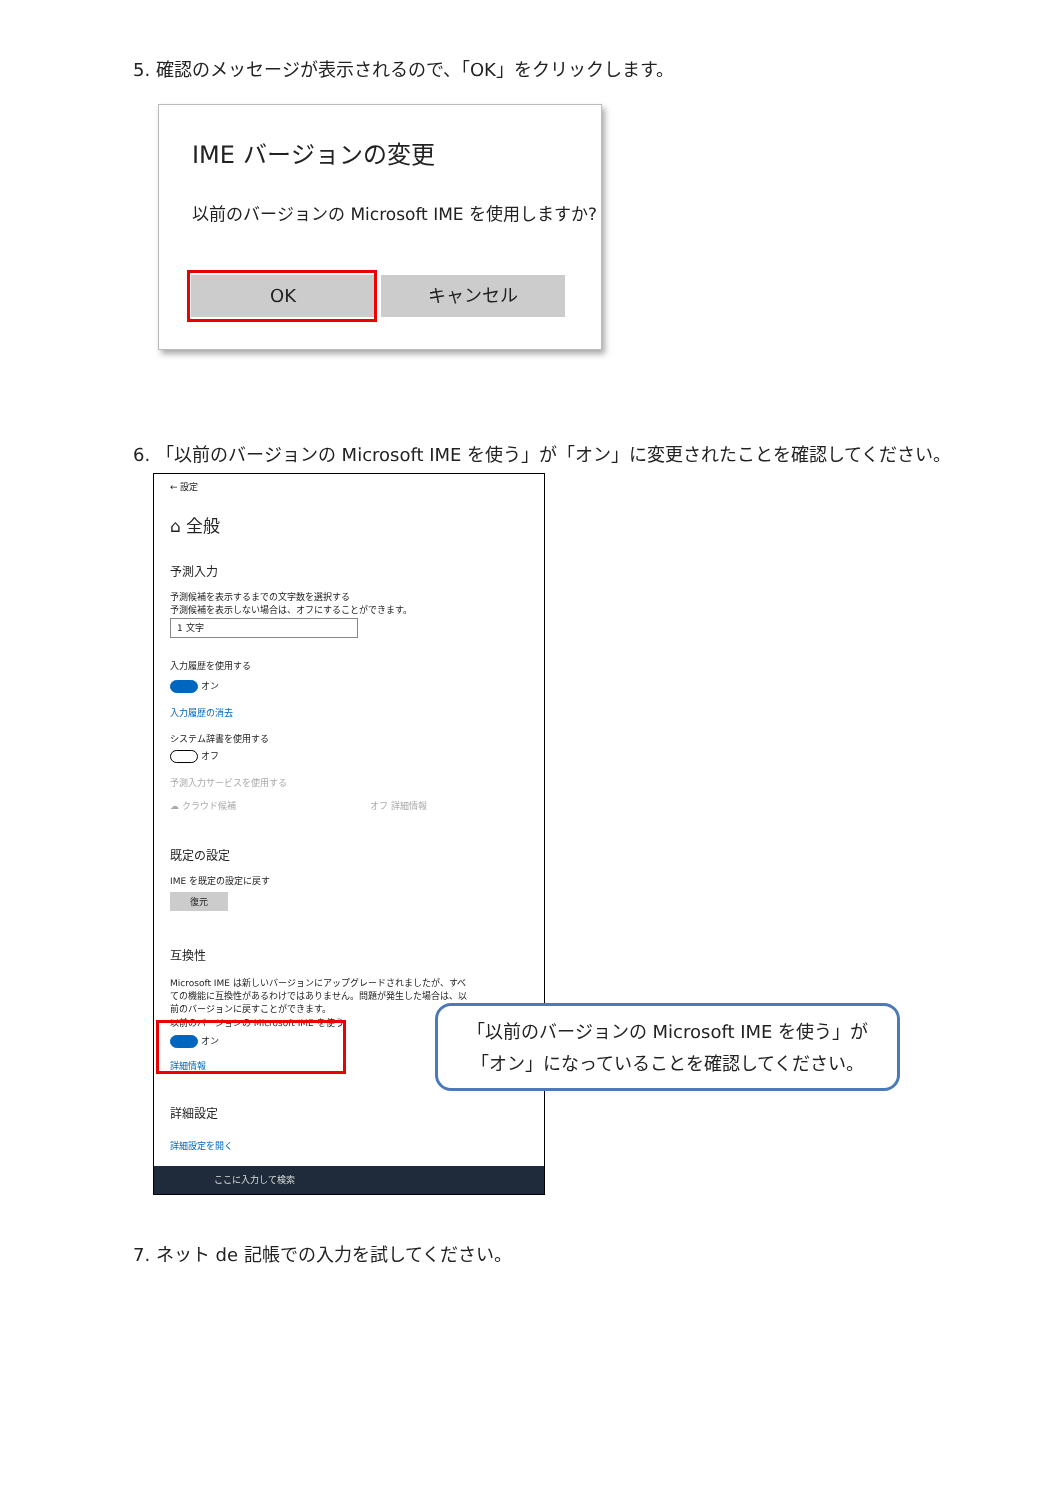5. 確認のメッセージが表示されるので、「OK」をクリックします。
IME バージョンの変更
以前のバージョンの Microsoft IME を使用しますか?
OK キャンセル
6. 「以前のバージョンの Microsoft IME を使う」が「オン」に変更されたことを確認してください。
← 設定
⌂ 全般
予測入力
予測候補を表示するまでの文字数を選択する
予測候補を表示しない場合は、オフにすることができます。
1 文字
入力履歴を使用する
オン
入力履歴の消去
システム辞書を使用する
オフ
予測入力サービスを使用する
☁ クラウド候補 オフ 詳細情報
既定の設定
IME を既定の設定に戻す
復元
互換性
Microsoft IME は新しいバージョンにアップグレードされましたが、すべての機能に互換性があるわけではありません。問題が発生した場合は、以前のバージョンに戻すことができます。
以前のバージョンの Microsoft IME を使う
オン
詳細情報
詳細設定
詳細設定を開く
ここに入力して検索
「以前のバージョンの Microsoft IME を使う」が
「オン」になっていることを確認してください。
7. ネット de 記帳での入力を試してください。